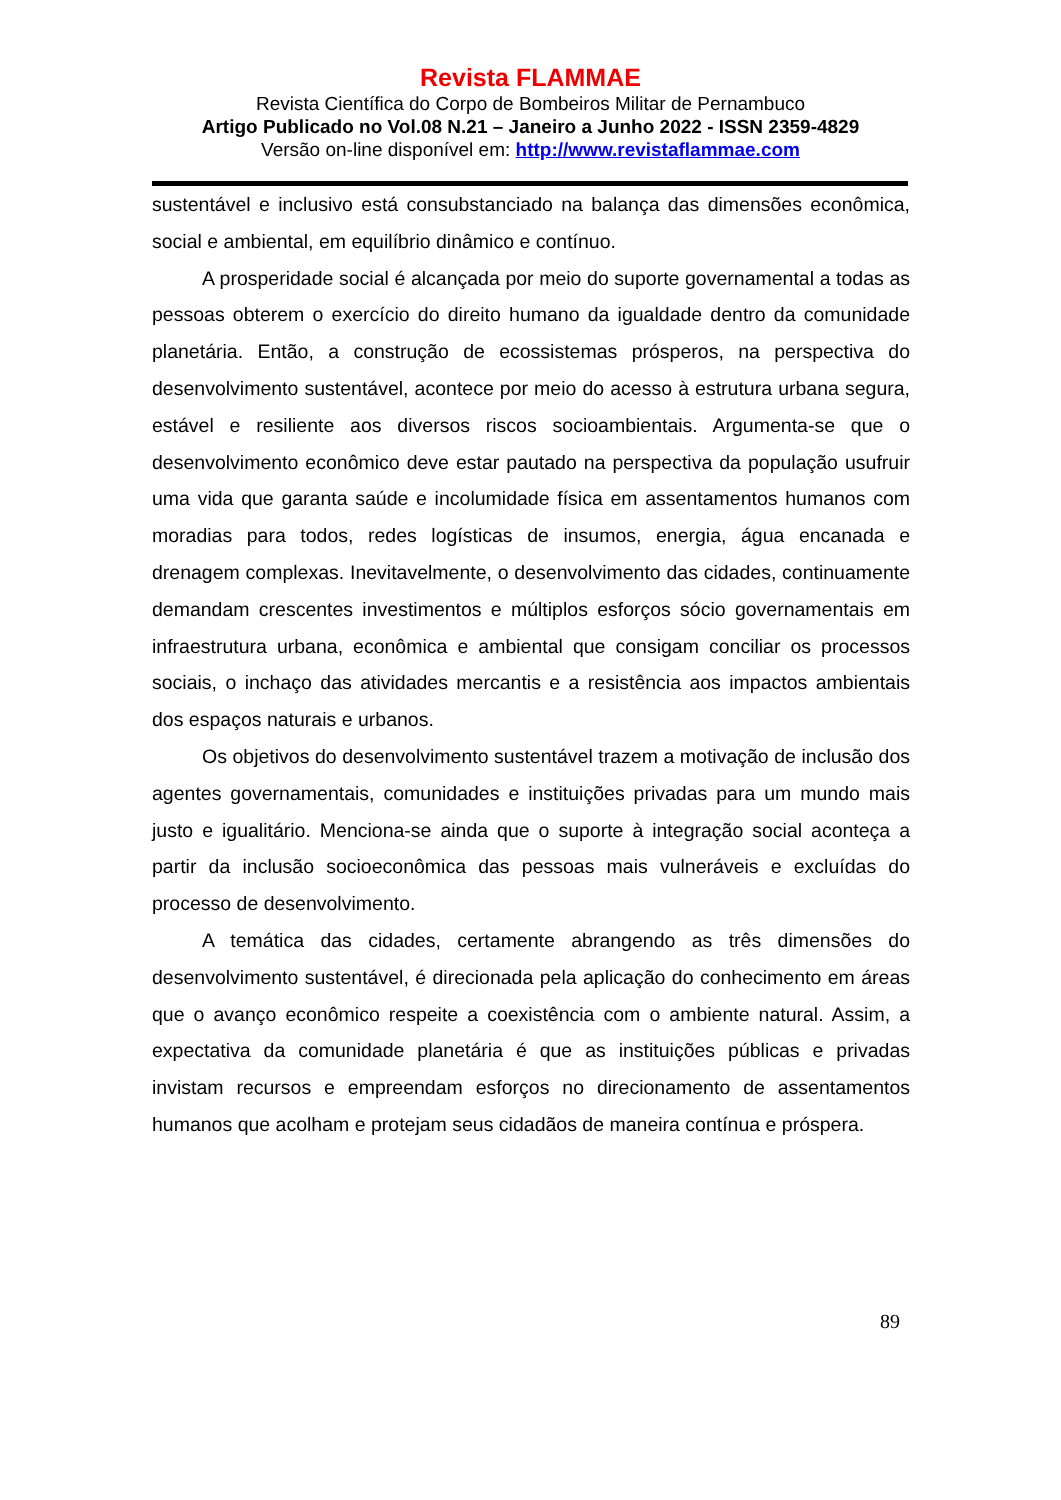Revista FLAMMAE
Revista Científica do Corpo de Bombeiros Militar de Pernambuco
Artigo Publicado no Vol.08 N.21 – Janeiro a Junho 2022 - ISSN 2359-4829
Versão on-line disponível em: http://www.revistaflammae.com
sustentável e inclusivo está consubstanciado na balança das dimensões econômica, social e ambiental, em equilíbrio dinâmico e contínuo.
A prosperidade social é alcançada por meio do suporte governamental a todas as pessoas obterem o exercício do direito humano da igualdade dentro da comunidade planetária. Então, a construção de ecossistemas prósperos, na perspectiva do desenvolvimento sustentável, acontece por meio do acesso à estrutura urbana segura, estável e resiliente aos diversos riscos socioambientais. Argumenta-se que o desenvolvimento econômico deve estar pautado na perspectiva da população usufruir uma vida que garanta saúde e incolumidade física em assentamentos humanos com moradias para todos, redes logísticas de insumos, energia, água encanada e drenagem complexas. Inevitavelmente, o desenvolvimento das cidades, continuamente demandam crescentes investimentos e múltiplos esforços sócio governamentais em infraestrutura urbana, econômica e ambiental que consigam conciliar os processos sociais, o inchaço das atividades mercantis e a resistência aos impactos ambientais dos espaços naturais e urbanos.
Os objetivos do desenvolvimento sustentável trazem a motivação de inclusão dos agentes governamentais, comunidades e instituições privadas para um mundo mais justo e igualitário. Menciona-se ainda que o suporte à integração social aconteça a partir da inclusão socioeconômica das pessoas mais vulneráveis e excluídas do processo de desenvolvimento.
A temática das cidades, certamente abrangendo as três dimensões do desenvolvimento sustentável, é direcionada pela aplicação do conhecimento em áreas que o avanço econômico respeite a coexistência com o ambiente natural. Assim, a expectativa da comunidade planetária é que as instituições públicas e privadas invistam recursos e empreendam esforços no direcionamento de assentamentos humanos que acolham e protejam seus cidadãos de maneira contínua e próspera.
89